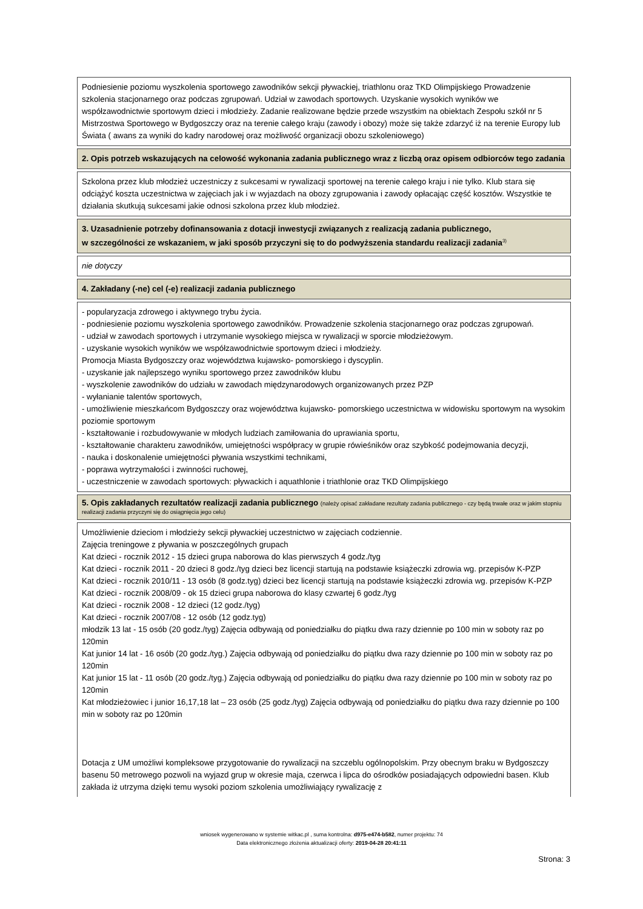Podniesienie poziomu wyszkolenia sportowego zawodników sekcji pływackiej, triathlonu oraz TKD Olimpijskiego Prowadzenie szkolenia stacjonarnego oraz podczas zgrupowań. Udział w zawodach sportowych. Uzyskanie wysokich wyników we współzawodnictwie sportowym dzieci i młodzieży. Zadanie realizowane będzie przede wszystkim na obiektach Zespołu szkół nr 5 Mistrzostwa Sportowego w Bydgoszczy oraz na terenie całego kraju (zawody i obozy) może się także zdarzyć iż na terenie Europy lub Świata ( awans za wyniki do kadry narodowej oraz możliwość organizacji obozu szkoleniowego)
2. Opis potrzeb wskazujących na celowość wykonania zadania publicznego wraz z liczbą oraz opisem odbiorców tego zadania
Szkolona przez klub młodzież uczestniczy z sukcesami w rywalizacji sportowej na terenie całego kraju i nie tylko. Klub stara się odciążyć koszta uczestnictwa w zajęciach jak i w wyjazdach na obozy zgrupowania i zawody opłacając część kosztów. Wszystkie te działania skutkują sukcesami jakie odnosi szkolona przez klub młodzież.
3. Uzasadnienie potrzeby dofinansowania z dotacji inwestycji związanych z realizacją zadania publicznego,
w szczególności ze wskazaniem, w jaki sposób przyczyni się to do podwyższenia standardu realizacji zadania<sup>3)</sup>
nie dotyczy
4. Zakładany (-ne) cel (-e) realizacji zadania publicznego
- popularyzacja zdrowego i aktywnego trybu życia.
- podniesienie poziomu wyszkolenia sportowego zawodników. Prowadzenie szkolenia stacjonarnego oraz podczas zgrupowań.
- udział w zawodach sportowych i utrzymanie wysokiego miejsca w rywalizacji w sporcie młodzieżowym.
- uzyskanie wysokich wyników we współzawodnictwie sportowym dzieci i młodzieży.
Promocja Miasta Bydgoszczy oraz województwa kujawsko- pomorskiego i dyscyplin.
- uzyskanie jak najlepszego wyniku sportowego przez zawodników klubu
- wyszkolenie zawodników do udziału w zawodach międzynarodowych organizowanych przez PZP
- wyłanianie talentów sportowych,
- umożliwienie mieszkańcom Bydgoszczy oraz województwa kujawsko- pomorskiego uczestnictwa w widowisku sportowym na wysokim poziomie sportowym
- kształtowanie i rozbudowywanie w młodych ludziach zamiłowania do uprawiania sportu,
- kształtowanie charakteru zawodników, umiejętności współpracy w grupie rówieśników oraz szybkość podejmowania decyzji,
- nauka i doskonalenie umiejętności pływania wszystkimi technikami,
- poprawa wytrzymałości i zwinności ruchowej,
- uczestniczenie w zawodach sportowych: pływackich i aquathlonie i triathlonie oraz TKD Olimpijskiego
5. Opis zakładanych rezultatów realizacji zadania publicznego (należy opisać zakładane rezultaty zadania publicznego - czy będą trwałe oraz w jakim stopniu realizacji zadania przyczyni się do osiągnięcia jego celu)
Umożliwienie dzieciom i młodzieży sekcji pływackiej uczestnictwo w zajęciach codziennie.
Zajęcia treningowe z pływania w poszczególnych grupach
Kat dzieci - rocznik 2012 - 15 dzieci grupa naborowa do klas pierwszych 4 godz./tyg
Kat dzieci - rocznik 2011 - 20 dzieci 8 godz./tyg dzieci bez licencji startują na podstawie książeczki zdrowia wg. przepisów K-PZP
Kat dzieci - rocznik 2010/11 - 13 osób (8 godz.tyg) dzieci bez licencji startują na podstawie książeczki zdrowia wg. przepisów K-PZP
Kat dzieci - rocznik 2008/09 - ok 15 dzieci grupa naborowa do klasy czwartej 6 godz./tyg
Kat dzieci - rocznik 2008 - 12 dzieci (12 godz./tyg)
Kat dzieci - rocznik 2007/08 - 12 osób (12 godz.tyg)
młodzik 13 lat - 15 osób (20 godz./tyg) Zajęcia odbywają od poniedziałku do piątku dwa razy dziennie po 100 min w soboty raz po 120min
Kat junior 14 lat - 16 osób (20 godz./tyg.) Zajęcia odbywają od poniedziałku do piątku dwa razy dziennie po 100 min w soboty raz po 120min
Kat junior 15 lat - 11 osób (20 godz./tyg.) Zajęcia odbywają od poniedziałku do piątku dwa razy dziennie po 100 min w soboty raz po 120min
Kat młodzieżowiec i junior 16,17,18 lat – 23 osób (25 godz./tyg) Zajęcia odbywają od poniedziałku do piątku dwa razy dziennie po 100 min w soboty raz po 120min
Dotacja z UM umożliwi kompleksowe przygotowanie do rywalizacji na szczeblu ogólnopolskim. Przy obecnym braku w Bydgoszczy basenu 50 metrowego pozwoli na wyjazd grup w okresie maja, czerwca i lipca do ośrodków posiadających odpowiedni basen. Klub zakłada iż utrzyma dzięki temu wysoki poziom szkolenia umożliwiający rywalizację z
wniosek wygenerowano w systemie witkac.pl , suma kontrolna: d975-e474-b582, numer projektu: 74
Data elektronicznego złożenia aktualizacji oferty: 2019-04-28 20:41:11
Strona: 3